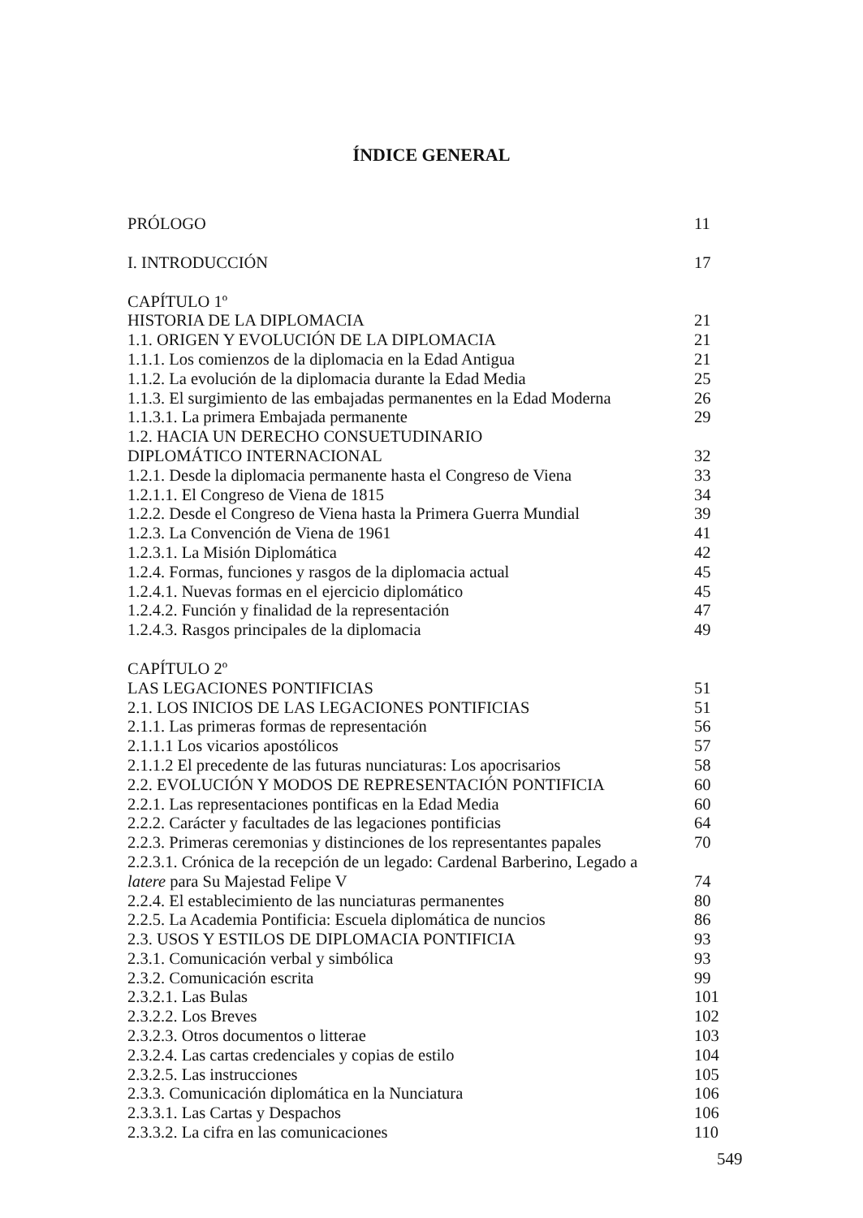ÍNDICE GENERAL
PRÓLOGO 11
I. INTRODUCCIÓN 17
CAPÍTULO 1º
HISTORIA DE LA DIPLOMACIA 21
1.1. ORIGEN Y EVOLUCIÓN DE LA DIPLOMACIA 21
1.1.1. Los comienzos de la diplomacia en la Edad Antigua 21
1.1.2. La evolución de la diplomacia durante la Edad Media 25
1.1.3. El surgimiento de las embajadas permanentes en la Edad Moderna 26
1.1.3.1. La primera Embajada permanente 29
1.2. HACIA UN DERECHO CONSUETUDINARIO
DIPLOMÁTICO INTERNACIONAL 32
1.2.1. Desde la diplomacia permanente hasta el Congreso de Viena 33
1.2.1.1. El Congreso de Viena de 1815 34
1.2.2. Desde el Congreso de Viena hasta la Primera Guerra Mundial 39
1.2.3. La Convención de Viena de 1961 41
1.2.3.1. La Misión Diplomática 42
1.2.4. Formas, funciones y rasgos de la diplomacia actual 45
1.2.4.1. Nuevas formas en el ejercicio diplomático 45
1.2.4.2. Función y finalidad de la representación 47
1.2.4.3. Rasgos principales de la diplomacia 49
CAPÍTULO 2º
LAS LEGACIONES PONTIFICIAS 51
2.1. LOS INICIOS DE LAS LEGACIONES PONTIFICIAS 51
2.1.1. Las primeras formas de representación 56
2.1.1.1 Los vicarios apostólicos 57
2.1.1.2 El precedente de las futuras nunciaturas: Los apocrisarios 58
2.2. EVOLUCIÓN Y MODOS DE REPRESENTACIÓN PONTIFICIA 60
2.2.1. Las representaciones pontificas en la Edad Media 60
2.2.2. Carácter y facultades de las legaciones pontificias 64
2.2.3. Primeras ceremonias y distinciones de los representantes papales 70
2.2.3.1. Crónica de la recepción de un legado: Cardenal Barberino, Legado a
latere para Su Majestad Felipe V 74
2.2.4. El establecimiento de las nunciaturas permanentes 80
2.2.5. La Academia Pontificia: Escuela diplomática de nuncios 86
2.3. USOS Y ESTILOS DE DIPLOMACIA PONTIFICIA 93
2.3.1. Comunicación verbal y simbólica 93
2.3.2. Comunicación escrita 99
2.3.2.1. Las Bulas 101
2.3.2.2. Los Breves 102
2.3.2.3. Otros documentos o litterae 103
2.3.2.4. Las cartas credenciales y copias de estilo 104
2.3.2.5. Las instrucciones 105
2.3.3. Comunicación diplomática en la Nunciatura 106
2.3.3.1. Las Cartas y Despachos 106
2.3.3.2. La cifra en las comunicaciones 110
549